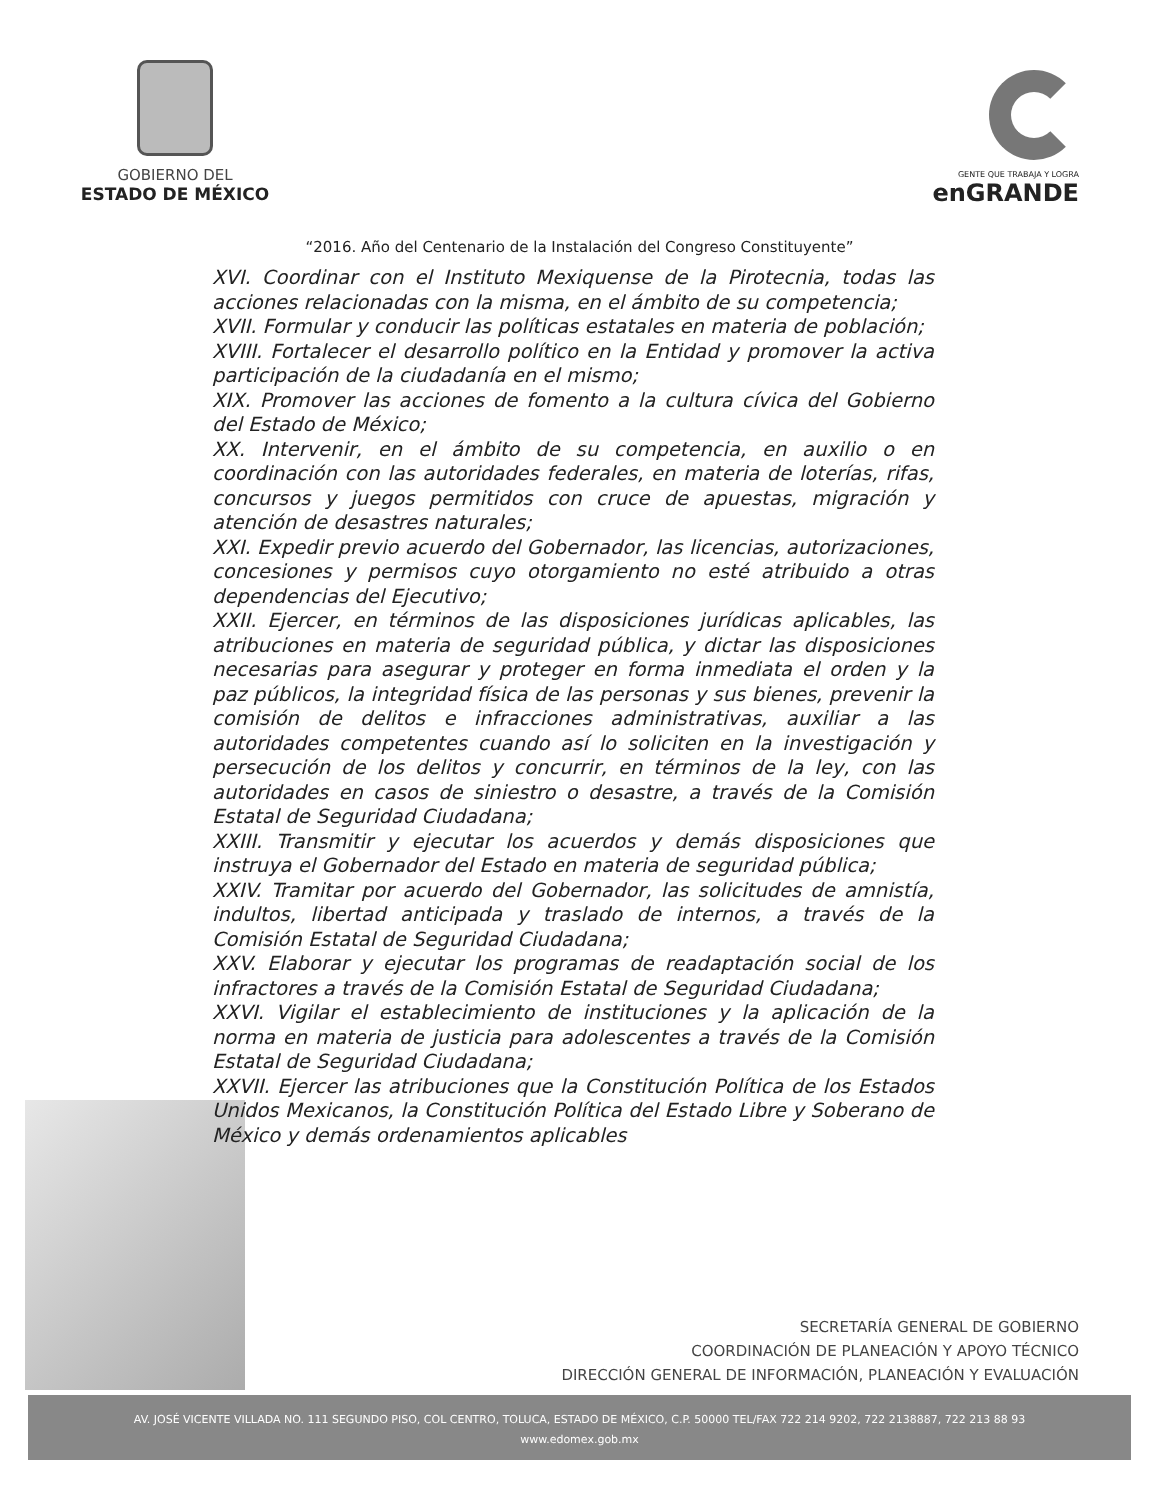GOBIERNO DEL
ESTADO DE MÉXICO
GENTE QUE TRABAJA Y LOGRA
enGRANDE
“2016. Año del Centenario de la Instalación del Congreso Constituyente”
XVI. Coordinar con el Instituto Mexiquense de la Pirotecnia, todas las acciones relacionadas con la misma, en el ámbito de su competencia;
XVII. Formular y conducir las políticas estatales en materia de población;
XVIII. Fortalecer el desarrollo político en la Entidad y promover la activa participación de la ciudadanía en el mismo;
XIX. Promover las acciones de fomento a la cultura cívica del Gobierno del Estado de México;
XX. Intervenir, en el ámbito de su competencia, en auxilio o en coordinación con las autoridades federales, en materia de loterías, rifas, concursos y juegos permitidos con cruce de apuestas, migración y atención de desastres naturales;
XXI. Expedir previo acuerdo del Gobernador, las licencias, autorizaciones, concesiones y permisos cuyo otorgamiento no esté atribuido a otras dependencias del Ejecutivo;
XXII. Ejercer, en términos de las disposiciones jurídicas aplicables, las atribuciones en materia de seguridad pública, y dictar las disposiciones necesarias para asegurar y proteger en forma inmediata el orden y la paz públicos, la integridad física de las personas y sus bienes, prevenir la comisión de delitos e infracciones administrativas, auxiliar a las autoridades competentes cuando así lo soliciten en la investigación y persecución de los delitos y concurrir, en términos de la ley, con las autoridades en casos de siniestro o desastre, a través de la Comisión Estatal de Seguridad Ciudadana;
XXIII. Transmitir y ejecutar los acuerdos y demás disposiciones que instruya el Gobernador del Estado en materia de seguridad pública;
XXIV. Tramitar por acuerdo del Gobernador, las solicitudes de amnistía, indultos, libertad anticipada y traslado de internos, a través de la Comisión Estatal de Seguridad Ciudadana;
XXV. Elaborar y ejecutar los programas de readaptación social de los infractores a través de la Comisión Estatal de Seguridad Ciudadana;
XXVI. Vigilar el establecimiento de instituciones y la aplicación de la norma en materia de justicia para adolescentes a través de la Comisión Estatal de Seguridad Ciudadana;
XXVII. Ejercer las atribuciones que la Constitución Política de los Estados Unidos Mexicanos, la Constitución Política del Estado Libre y Soberano de México y demás ordenamientos aplicables
SECRETARÍA GENERAL DE GOBIERNO
COORDINACIÓN DE PLANEACIÓN Y APOYO TÉCNICO
DIRECCIÓN GENERAL DE INFORMACIÓN, PLANEACIÓN Y EVALUACIÓN
AV. JOSÉ VICENTE VILLADA NO. 111 SEGUNDO PISO, COL CENTRO, TOLUCA, ESTADO DE MÉXICO, C.P. 50000 TEL/FAX 722 214 9202, 722 2138887, 722 213 88 93
www.edomex.gob.mx